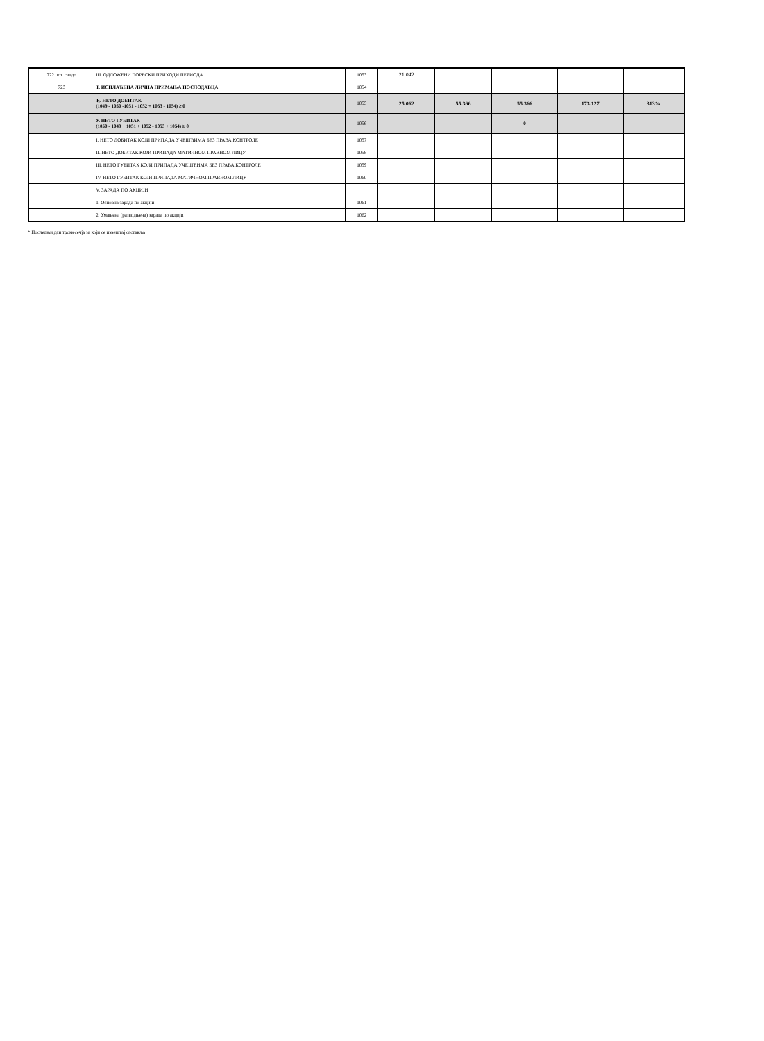| 722 пот. салдо | III. ОДЛОЖЕНИ ПОРЕСКИ ПРИХОДИ ПЕРИОДА | 1053 | 21.042 | | | | |
| 723 | Т. ИСПЛАЋЕНА ЛИЧНА ПРИМАЊА ПОСЛОДАВЦА | 1054 | | | | | |
| | Ђ. НЕТО ДОБИТАК (1049 - 1050 -1051 - 1052 + 1053 - 1054) ≥ 0 | 1055 | 25.062 | 55.366 | 55.366 | 173.127 | 313% |
| | У. НЕТО ГУБИТАК (1050 - 1049 + 1051 + 1052 - 1053 + 1054) ≥ 0 | 1056 | | | 0 | | |
| | I. НЕТО ДОБИТАК КОЈИ ПРИПАДА УЧЕШЋИМА БЕЗ ПРАВА КОНТРОЛЕ | 1057 | | | | | |
| | II. НЕТО ДОБИТАК КОЈИ ПРИПАДА МАТИЧНОМ ПРАВНОМ ЛИЦУ | 1058 | | | | | |
| | III. НЕТО ГУБИТАК КОЈИ ПРИПАДА УЧЕШЋИМА БЕЗ ПРАВА КОНТРОЛЕ | 1059 | | | | | |
| | IV. НЕТО ГУБИТАК КОЈИ ПРИПАДА МАТИЧНОМ ПРАВНОМ ЛИЦУ | 1060 | | | | | |
| | V. ЗАРАДА ПО АКЦИЈИ | | | | | | |
| | 1. Основна зарада по акцији | 1061 | | | | | |
| | 2. Умањена (разводњена) зарада по акцији | 1062 | | | | | |
* Последњи дан тромесечја за који се извештај саставља